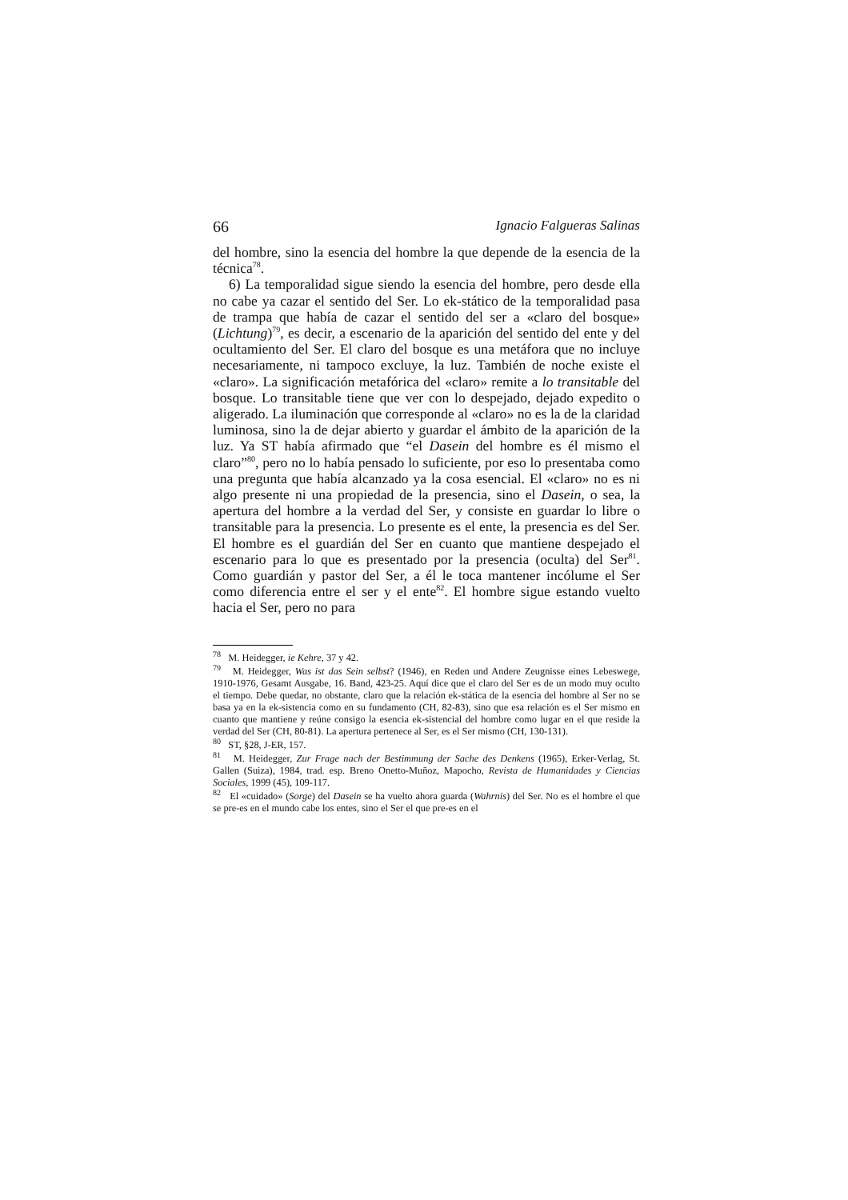66 Ignacio Falgueras Salinas
del hombre, sino la esencia del hombre la que depende de la esencia de la técnica<sup>78</sup>.
6) La temporalidad sigue siendo la esencia del hombre, pero desde ella no cabe ya cazar el sentido del Ser. Lo ek-stático de la temporalidad pasa de trampa que había de cazar el sentido del ser a «claro del bosque» (Lichtung)<sup>79</sup>, es decir, a escenario de la aparición del sentido del ente y del ocultamiento del Ser. El claro del bosque es una metáfora que no incluye necesariamente, ni tampoco excluye, la luz. También de noche existe el «claro». La significación metafórica del «claro» remite a lo transitable del bosque. Lo transitable tiene que ver con lo despejado, dejado expedito o aligerado. La iluminación que corresponde al «claro» no es la de la claridad luminosa, sino la de dejar abierto y guardar el ámbito de la aparición de la luz. Ya ST había afirmado que “el Dasein del hombre es él mismo el claro”<sup>80</sup>, pero no lo había pensado lo suficiente, por eso lo presentaba como una pregunta que había alcanzado ya la cosa esencial. El «claro» no es ni algo presente ni una propiedad de la presencia, sino el Dasein, o sea, la apertura del hombre a la verdad del Ser, y consiste en guardar lo libre o transitable para la presencia. Lo presente es el ente, la presencia es del Ser. El hombre es el guardián del Ser en cuanto que mantiene despejado el escenario para lo que es presentado por la presencia (oculta) del Ser<sup>81</sup>. Como guardián y pastor del Ser, a él le toca mantener incólume el Ser como diferencia entre el ser y el ente<sup>82</sup>. El hombre sigue estando vuelto hacia el Ser, pero no para
<sup>78</sup> M. Heidegger, ie Kehre, 37 y 42.
<sup>79</sup> M. Heidegger, Was ist das Sein selbst? (1946), en Reden und Andere Zeugnisse eines Lebeswege, 1910-1976, Gesamt Ausgabe, 16. Band, 423-25. Aquí dice que el claro del Ser es de un modo muy oculto el tiempo. Debe quedar, no obstante, claro que la relación ek-stática de la esencia del hombre al Ser no se basa ya en la ek-sistencia como en su fundamento (CH, 82-83), sino que esa relación es el Ser mismo en cuanto que mantiene y reúne consigo la esencia ek-sistencial del hombre como lugar en el que reside la verdad del Ser (CH, 80-81). La apertura pertenece al Ser, es el Ser mismo (CH, 130-131).
<sup>80</sup> ST, §28, J-ER, 157.
<sup>81</sup> M. Heidegger, Zur Frage nach der Bestimmung der Sache des Denkens (1965), Erker-Verlag, St. Gallen (Suiza), 1984, trad. esp. Breno Onetto-Muñoz, Mapocho, Revista de Humanidades y Ciencias Sociales, 1999 (45), 109-117.
<sup>82</sup> El «cuidado» (Sorge) del Dasein se ha vuelto ahora guarda (Wahrnis) del Ser. No es el hombre el que se pre-es en el mundo cabe los entes, sino el Ser el que pre-es en el